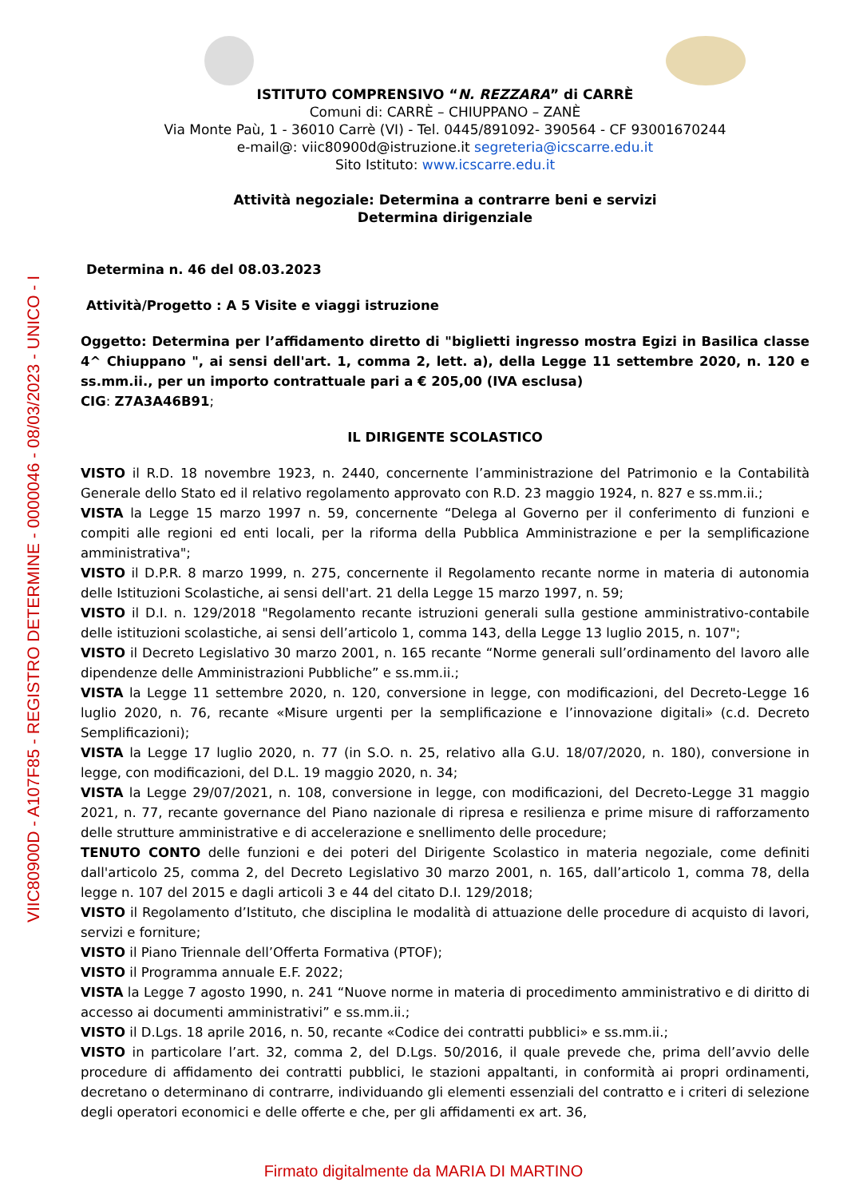VIIC80900D - A107F85 - REGISTRO DETERMINE - 0000046 - 08/03/2023 - UNICO - I
ISTITUTO COMPRENSIVO “N. REZZARA” di CARRÈ
Comuni di: CARRÈ – CHIUPPANO – ZANÈ
Via Monte Paù, 1 - 36010 Carrè (VI) - Tel. 0445/891092- 390564 - CF 93001670244
e-mail@: viic80900d@istruzione.it segreteria@icscarre.edu.it
Sito Istituto: www.icscarre.edu.it
Attività negoziale: Determina a contrarre beni e servizi
Determina dirigenziale
Determina n. 46 del 08.03.2023
Attività/Progetto : A 5 Visite e viaggi istruzione
Oggetto: Determina per l’affidamento diretto di "biglietti ingresso mostra Egizi in Basilica classe 4^ Chiuppano ", ai sensi dell'art. 1, comma 2, lett. a), della Legge 11 settembre 2020, n. 120 e ss.mm.ii., per un importo contrattuale pari a € 205,00 (IVA esclusa)
CIG: Z7A3A46B91;
IL DIRIGENTE SCOLASTICO
VISTO il R.D. 18 novembre 1923, n. 2440, concernente l’amministrazione del Patrimonio e la Contabilità Generale dello Stato ed il relativo regolamento approvato con R.D. 23 maggio 1924, n. 827 e ss.mm.ii.;
VISTA la Legge 15 marzo 1997 n. 59, concernente “Delega al Governo per il conferimento di funzioni e compiti alle regioni ed enti locali, per la riforma della Pubblica Amministrazione e per la semplificazione amministrativa";
VISTO il D.P.R. 8 marzo 1999, n. 275, concernente il Regolamento recante norme in materia di autonomia delle Istituzioni Scolastiche, ai sensi dell'art. 21 della Legge 15 marzo 1997, n. 59;
VISTO il D.I. n. 129/2018 "Regolamento recante istruzioni generali sulla gestione amministrativo-contabile delle istituzioni scolastiche, ai sensi dell’articolo 1, comma 143, della Legge 13 luglio 2015, n. 107";
VISTO il Decreto Legislativo 30 marzo 2001, n. 165 recante “Norme generali sull’ordinamento del lavoro alle dipendenze delle Amministrazioni Pubbliche” e ss.mm.ii.;
VISTA la Legge 11 settembre 2020, n. 120, conversione in legge, con modificazioni, del Decreto-Legge 16 luglio 2020, n. 76, recante «Misure urgenti per la semplificazione e l’innovazione digitali» (c.d. Decreto Semplificazioni);
VISTA la Legge 17 luglio 2020, n. 77 (in S.O. n. 25, relativo alla G.U. 18/07/2020, n. 180), conversione in legge, con modificazioni, del D.L. 19 maggio 2020, n. 34;
VISTA la Legge 29/07/2021, n. 108, conversione in legge, con modificazioni, del Decreto-Legge 31 maggio 2021, n. 77, recante governance del Piano nazionale di ripresa e resilienza e prime misure di rafforzamento delle strutture amministrative e di accelerazione e snellimento delle procedure;
TENUTO CONTO delle funzioni e dei poteri del Dirigente Scolastico in materia negoziale, come definiti dall'articolo 25, comma 2, del Decreto Legislativo 30 marzo 2001, n. 165, dall’articolo 1, comma 78, della legge n. 107 del 2015 e dagli articoli 3 e 44 del citato D.I. 129/2018;
VISTO il Regolamento d’Istituto, che disciplina le modalità di attuazione delle procedure di acquisto di lavori, servizi e forniture;
VISTO il Piano Triennale dell’Offerta Formativa (PTOF);
VISTO il Programma annuale E.F. 2022;
VISTA la Legge 7 agosto 1990, n. 241 “Nuove norme in materia di procedimento amministrativo e di diritto di accesso ai documenti amministrativi” e ss.mm.ii.;
VISTO il D.Lgs. 18 aprile 2016, n. 50, recante «Codice dei contratti pubblici» e ss.mm.ii.;
VISTO in particolare l’art. 32, comma 2, del D.Lgs. 50/2016, il quale prevede che, prima dell’avvio delle procedure di affidamento dei contratti pubblici, le stazioni appaltanti, in conformità ai propri ordinamenti, decretano o determinano di contrarre, individuando gli elementi essenziali del contratto e i criteri di selezione degli operatori economici e delle offerte e che, per gli affidamenti ex art. 36,
Firmato digitalmente da MARIA DI MARTINO